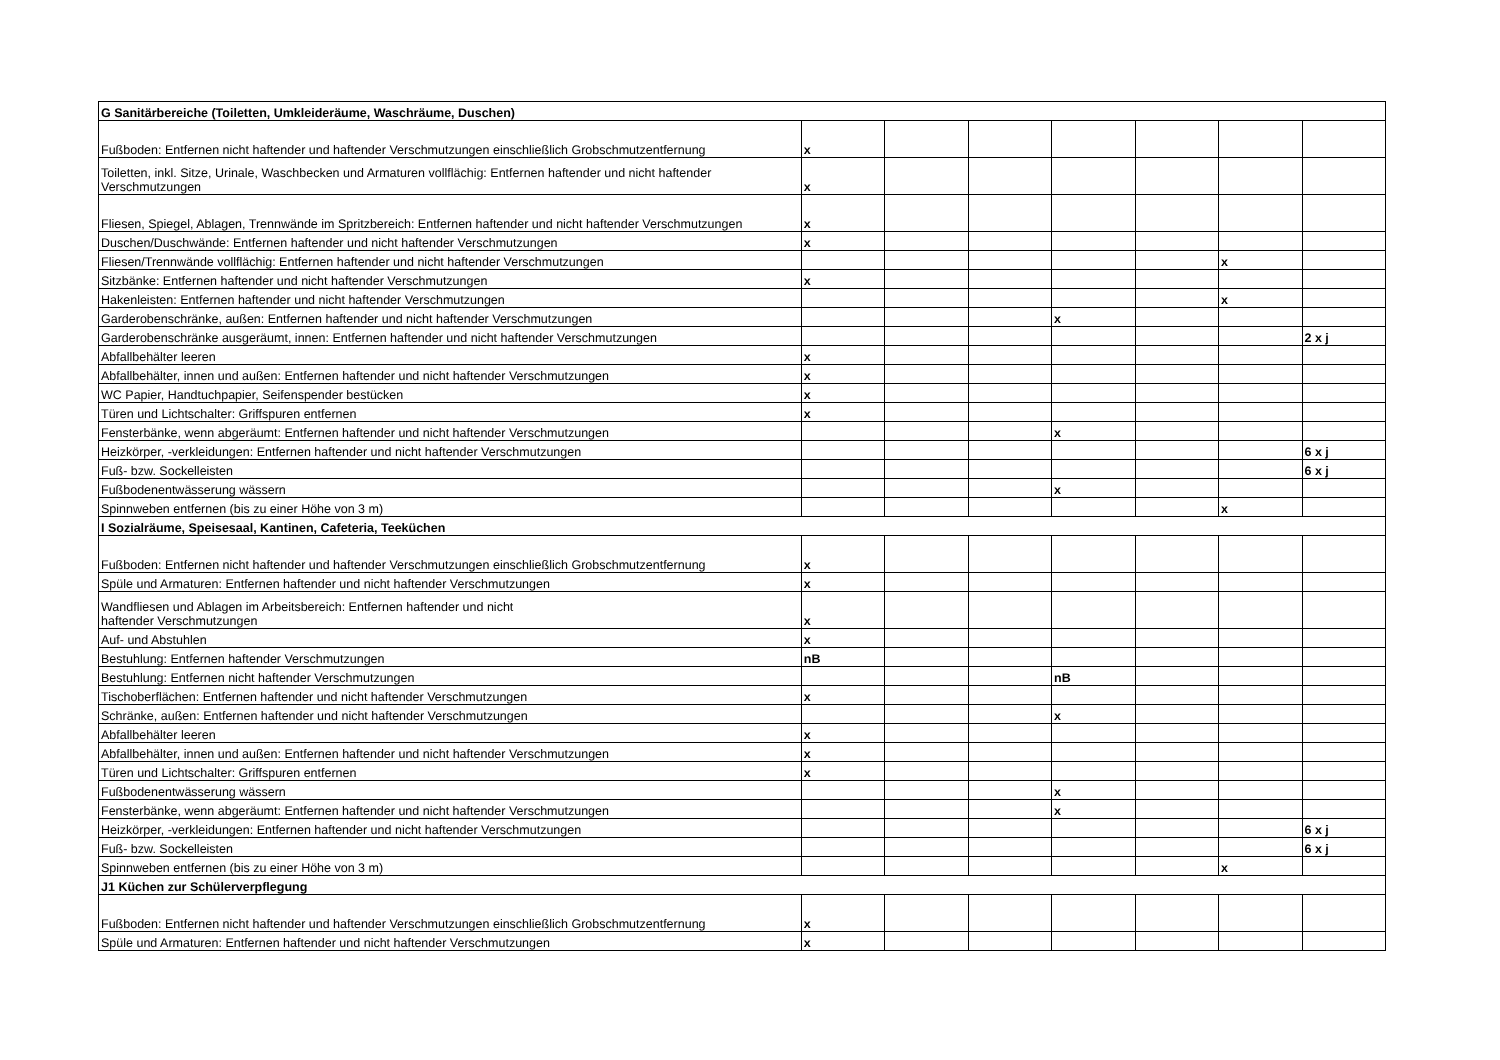| G Sanitärbereiche (Toiletten, Umkleideräume, Waschräume, Duschen) | | | | | | | |
| Fußboden: Entfernen nicht haftender und haftender Verschmutzungen einschließlich Grobschmutzentfernung | x | | | | | | |
| Toiletten, inkl. Sitze, Urinale, Waschbecken und Armaturen vollflächig: Entfernen haftender und nicht haftender Verschmutzungen | x | | | | | | |
| Fliesen, Spiegel, Ablagen, Trennwände im Spritzbereich: Entfernen haftender und nicht haftender Verschmutzungen | x | | | | | | |
| Duschen/Duschwände: Entfernen haftender und nicht haftender Verschmutzungen | x | | | | | | |
| Fliesen/Trennwände vollflächig: Entfernen haftender und nicht haftender Verschmutzungen | | | | | | x | |
| Sitzbänke: Entfernen haftender und nicht haftender Verschmutzungen | x | | | | | | |
| Hakenleisten: Entfernen haftender und nicht haftender Verschmutzungen | | | | | | x | |
| Garderobenschränke, außen: Entfernen haftender und nicht haftender Verschmutzungen | | | | x | | | |
| Garderobenschränke ausgeräumt, innen: Entfernen haftender und nicht haftender Verschmutzungen | | | | | | | 2 x j |
| Abfallbehälter leeren | x | | | | | | |
| Abfallbehälter, innen und außen: Entfernen haftender und nicht haftender Verschmutzungen | x | | | | | | |
| WC Papier, Handtuchpapier, Seifenspender bestücken | x | | | | | | |
| Türen und Lichtschalter: Griffspuren entfernen | x | | | | | | |
| Fensterbänke, wenn abgeräumt: Entfernen haftender und nicht haftender Verschmutzungen | | | | x | | | |
| Heizkörper, -verkleidungen: Entfernen haftender und nicht haftender Verschmutzungen | | | | | | | 6 x j |
| Fuß- bzw. Sockelleisten | | | | | | | 6 x j |
| Fußbodenentwässerung wässern | | | | x | | | |
| Spinnweben entfernen (bis zu einer Höhe von 3 m) | | | | | | x | |
| I Sozialräume, Speisesaal, Kantinen, Cafeteria, Teeküchen | | | | | | | |
| Fußboden: Entfernen nicht haftender und haftender Verschmutzungen einschließlich Grobschmutzentfernung | x | | | | | | |
| Spüle und Armaturen: Entfernen haftender und nicht haftender Verschmutzungen | x | | | | | | |
| Wandfliesen und Ablagen im Arbeitsbereich: Entfernen haftender und nicht haftender Verschmutzungen | x | | | | | | |
| Auf- und Abstuhlen | x | | | | | | |
| Bestuhlung: Entfernen haftender Verschmutzungen | nB | | | | | | |
| Bestuhlung: Entfernen nicht haftender Verschmutzungen | | | | nB | | | |
| Tischoberflächen: Entfernen haftender und nicht haftender Verschmutzungen | x | | | | | | |
| Schränke, außen: Entfernen haftender und nicht haftender Verschmutzungen | | | | x | | | |
| Abfallbehälter leeren | x | | | | | | |
| Abfallbehälter, innen und außen: Entfernen haftender und nicht haftender Verschmutzungen | x | | | | | | |
| Türen und Lichtschalter: Griffspuren entfernen | x | | | | | | |
| Fußbodenentwässerung wässern | | | | x | | | |
| Fensterbänke, wenn abgeräumt: Entfernen haftender und nicht haftender Verschmutzungen | | | | x | | | |
| Heizkörper, -verkleidungen: Entfernen haftender und nicht haftender Verschmutzungen | | | | | | | 6 x j |
| Fuß- bzw. Sockelleisten | | | | | | | 6 x j |
| Spinnweben entfernen (bis zu einer Höhe von 3 m) | | | | | | x | |
| J1 Küchen zur Schülerverpflegung | | | | | | | |
| Fußboden: Entfernen nicht haftender und haftender Verschmutzungen einschließlich Grobschmutzentfernung | x | | | | | | |
| Spüle und Armaturen: Entfernen haftender und nicht haftender Verschmutzungen | x | | | | | | |